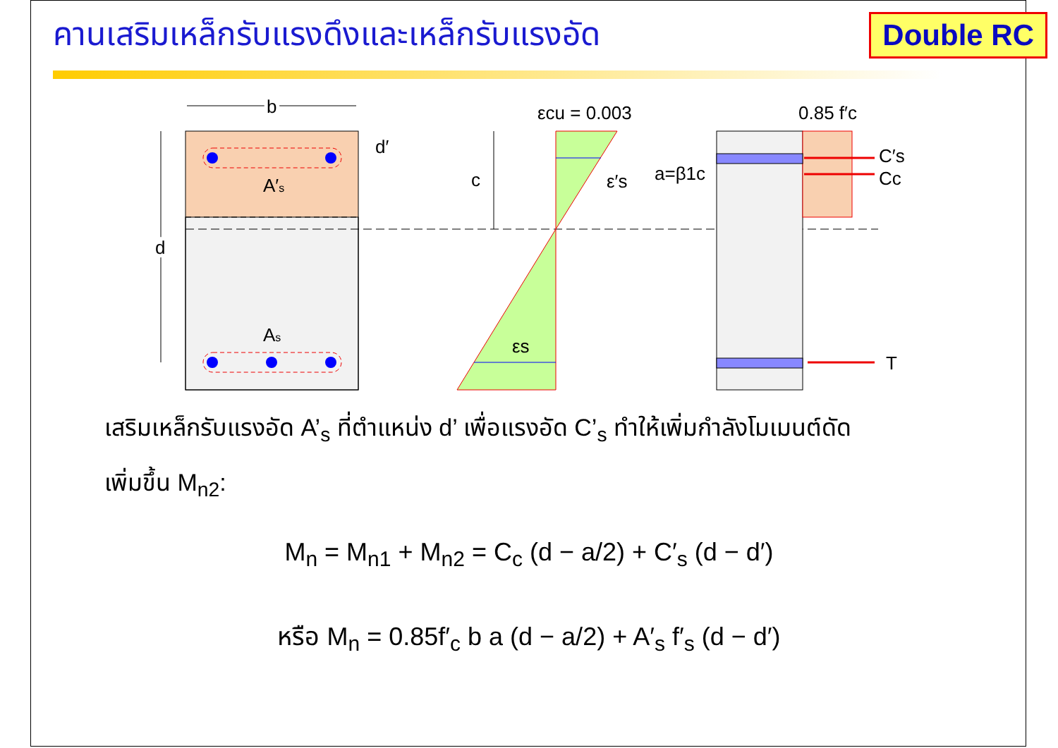คานเสริมเหล็กรับแรงดึงและเหล็กรับแรงอัด
Double RC
A′s
As
b
d
d′
c
εcu = 0.003
ε′s
εs
0.85 f′c
C′s
Cc
T
a=β1c
เสริมเหล็กรับแรงอัด A’<sub>s</sub> ที่ตำแหน่ง d’ เพื่อแรงอัด C’<sub>s</sub> ทำให้เพิ่มกำลังโมเมนต์ดัด
เพิ่มขึ้น M<sub>n2</sub>:
M<sub>n</sub> = M<sub>n1</sub> + M<sub>n2</sub> = C<sub>c</sub> (d − a/2) + C′<sub>s</sub> (d − d′)
หรือ M<sub>n</sub> = 0.85f′<sub>c</sub> b a (d − a/2) + A′<sub>s</sub> f′<sub>s</sub> (d − d′)